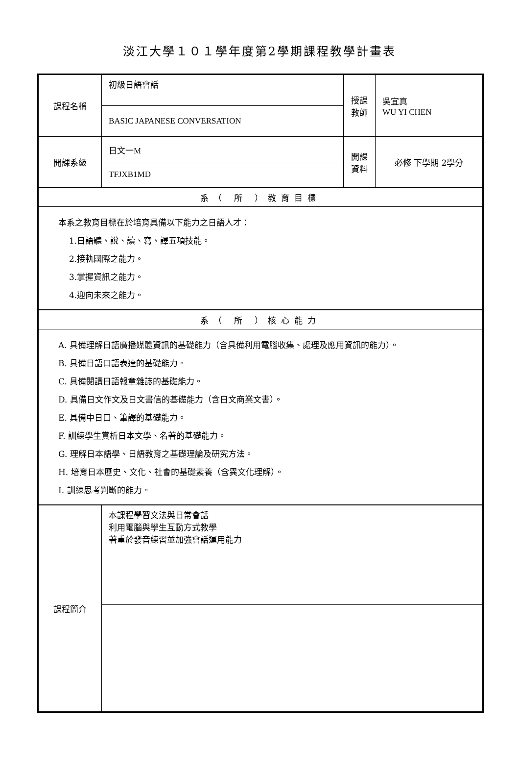淡江大學１０１學年度第2學期課程教學計畫表
| 課程名稱 | 初級日語會話 | 授課 教師 | 吳宜真 WU YI CHEN |
| | BASIC JAPANESE CONVERSATION | | |
| 開課系級 | 日文一 M | 開課 資料 | 必修 下學期 2學分 |
| | TFJXB1MD | | |
| 系（ 所 ）教育目標 | | | |
| 本系之教育目標在於培育具備以下能力之日語人才： 1.日語聽、說、讀、寫、譯五項技能。 2.接軌國際之能力。 3.掌握資訊之能力。 4.迎向未來之能力。 | | | |
| 系（ 所 ）核心能力 | | | |
| A. 具備理解日語廣播媒體資訊的基礎能力（含具備利用電腦收集、處理及應用資訊的能力）。 B. 具備日語口語表達的基礎能力。 C. 具備閱讀日語報章雜誌的基礎能力。 D. 具備日文作文及日文書信的基礎能力（含日文商業文書）。 E. 具備中日口、筆譯的基礎能力。 F. 訓練學生賞析日本文學、名著的基礎能力。 G. 理解日本語學、日語教育之基礎理論及研究方法。 H. 培育日本歷史、文化、社會的基礎素養（含異文化理解）。 I. 訓練思考判斷的能力。 | | | |
| 課程簡介 | 本課程學習文法與日常會話 利用電腦與學生互動方式教學 著重於發音練習並加強會話運用能力 | | |